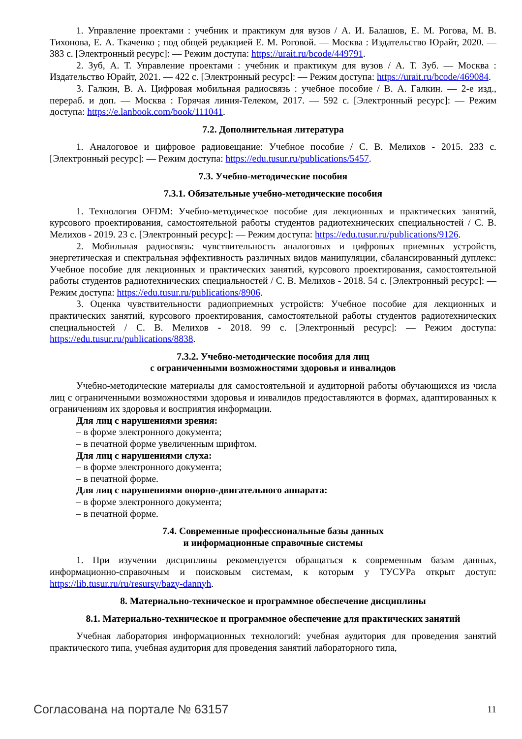1. Управление проектами : учебник и практикум для вузов / А. И. Балашов, Е. М. Рогова, М. В. Тихонова, Е. А. Ткаченко ; под общей редакцией Е. М. Роговой. — Москва : Издательство Юрайт, 2020. — 383 с. [Электронный ресурс]: — Режим доступа: https://urait.ru/bcode/449791.
2. Зуб, А. Т. Управление проектами : учебник и практикум для вузов / А. Т. Зуб. — Москва : Издательство Юрайт, 2021. — 422 с. [Электронный ресурс]: — Режим доступа: https://urait.ru/bcode/469084.
3. Галкин, В. А. Цифровая мобильная радиосвязь : учебное пособие / В. А. Галкин. — 2-е изд., перераб. и доп. — Москва : Горячая линия-Телеком, 2017. — 592 с. [Электронный ресурс]: — Режим доступа: https://e.lanbook.com/book/111041.
7.2. Дополнительная литература
1. Аналоговое и цифровое радиовещание: Учебное пособие / С. В. Мелихов - 2015. 233 с. [Электронный ресурс]: — Режим доступа: https://edu.tusur.ru/publications/5457.
7.3. Учебно-методические пособия
7.3.1. Обязательные учебно-методические пособия
1. Технология OFDM: Учебно-методическое пособие для лекционных и практических занятий, курсового проектирования, самостоятельной работы студентов радиотехнических специальностей / С. В. Мелихов - 2019. 23 с. [Электронный ресурс]: — Режим доступа: https://edu.tusur.ru/publications/9126.
2. Мобильная радиосвязь: чувствительность аналоговых и цифровых приемных устройств, энергетическая и спектральная эффективность различных видов манипуляции, сбалансированный дуплекс: Учебное пособие для лекционных и практических занятий, курсового проектирования, самостоятельной работы студентов радиотехнических специальностей / С. В. Мелихов - 2018. 54 с. [Электронный ресурс]: — Режим доступа: https://edu.tusur.ru/publications/8906.
3. Оценка чувствительности радиоприемных устройств: Учебное пособие для лекционных и практических занятий, курсового проектирования, самостоятельной работы студентов радиотехнических специальностей / С. В. Мелихов - 2018. 99 с. [Электронный ресурс]: — Режим доступа: https://edu.tusur.ru/publications/8838.
7.3.2. Учебно-методические пособия для лиц
с ограниченными возможностями здоровья и инвалидов
Учебно-методические материалы для самостоятельной и аудиторной работы обучающихся из числа лиц с ограниченными возможностями здоровья и инвалидов предоставляются в формах, адаптированных к ограничениям их здоровья и восприятия информации.
Для лиц с нарушениями зрения:
– в форме электронного документа;
– в печатной форме увеличенным шрифтом.
Для лиц с нарушениями слуха:
– в форме электронного документа;
– в печатной форме.
Для лиц с нарушениями опорно-двигательного аппарата:
– в форме электронного документа;
– в печатной форме.
7.4. Современные профессиональные базы данных
и информационные справочные системы
1. При изучении дисциплины рекомендуется обращаться к современным базам данных, информационно-справочным и поисковым системам, к которым у ТУСУРа открыт доступ: https://lib.tusur.ru/ru/resursy/bazy-dannyh.
8. Материально-техническое и программное обеспечение дисциплины
8.1. Материально-техническое и программное обеспечение для практических занятий
Учебная лаборатория информационных технологий: учебная аудитория для проведения занятий практического типа, учебная аудитория для проведения занятий лабораторного типа,
Согласована на портале № 63157 11